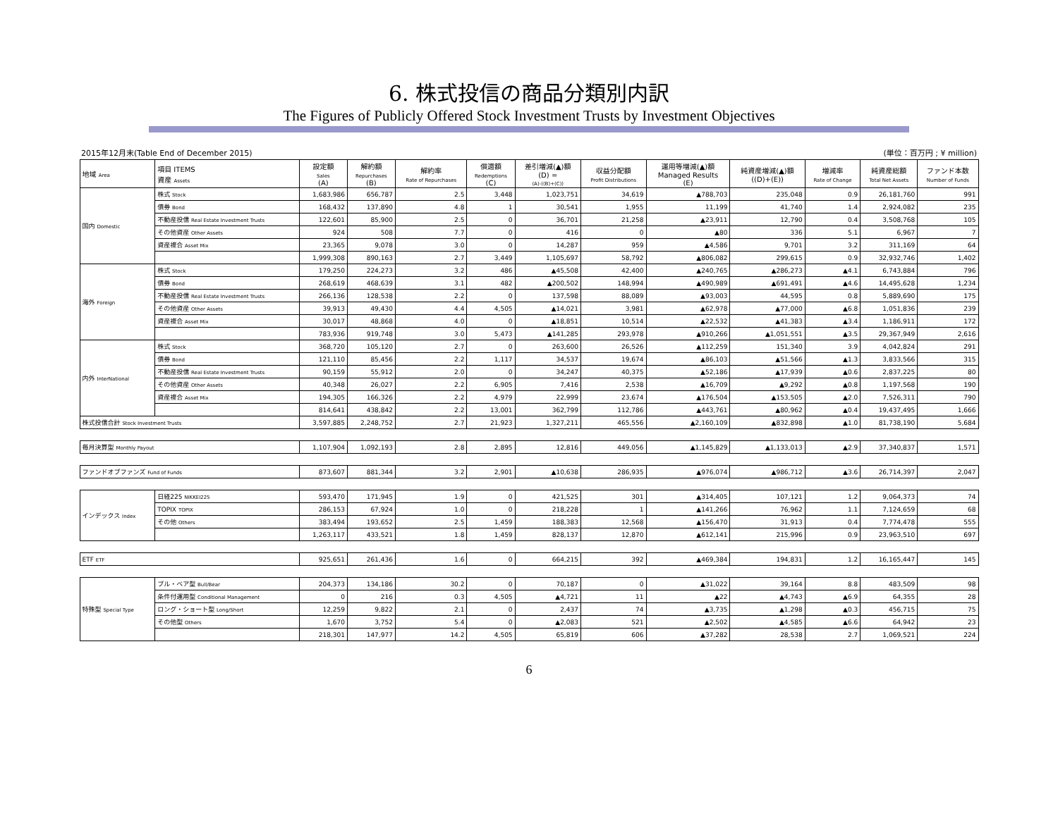6. 株式投信の商品分類別内訳
The Figures of Publicly Offered Stock Investment Trusts by Investment Objectives
2015年12月末(Table End of December 2015) (単位：百万円 ; ¥ million)
| 地域 Area | 項目 ITEMS 資産 Assets | 設定額 Sales (A) | 解約額 Repurchases (B) | 解約率 Rate of Repurchases | 償還額 Redemptions (C) | 差引増減(▲)額 (D) = (A)-((B)+(C)) | 収益分配額 Profit Distributions | 運用等増減(▲)額 Managed Results (E) | 純資産増減(▲)額 ((D)+(E)) | 増減率 Rate of Change | 純資産総額 Total Net Assets | ファンド本数 Number of Funds |
| --- | --- | --- | --- | --- | --- | --- | --- | --- | --- | --- | --- | --- |
| 国内 Domestic | 株式 Stock | 1,683,986 | 656,787 | 2.5 | 3,448 | 1,023,751 | 34,619 | ▲788,703 | 235,048 | 0.9 | 26,181,760 | 991 |
| | 債券 Bond | 168,432 | 137,890 | 4.8 | 1 | 30,541 | 1,955 | 11,199 | 41,740 | 1.4 | 2,924,082 | 235 |
| | 不動産投信 Real Estate Investment Trusts | 122,601 | 85,900 | 2.5 | 0 | 36,701 | 21,258 | ▲23,911 | 12,790 | 0.4 | 3,508,768 | 105 |
| | その他資産 Other Assets | 924 | 508 | 7.7 | 0 | 416 | 0 | ▲80 | 336 | 5.1 | 6,967 | 7 |
| | 資産複合 Asset Mix | 23,365 | 9,078 | 3.0 | 0 | 14,287 | 959 | ▲4,586 | 9,701 | 3.2 | 311,169 | 64 |
| | | 1,999,308 | 890,163 | 2.7 | 3,449 | 1,105,697 | 58,792 | ▲806,082 | 299,615 | 0.9 | 32,932,746 | 1,402 |
| 海外 Foreign | 株式 Stock | 179,250 | 224,273 | 3.2 | 486 | ▲45,508 | 42,400 | ▲240,765 | ▲286,273 | ▲4.1 | 6,743,884 | 796 |
| | 債券 Bond | 268,619 | 468,639 | 3.1 | 482 | ▲200,502 | 148,994 | ▲490,989 | ▲691,491 | ▲4.6 | 14,495,628 | 1,234 |
| | 不動産投信 Real Estate Investment Trusts | 266,136 | 128,538 | 2.2 | 0 | 137,598 | 88,089 | ▲93,003 | 44,595 | 0.8 | 5,889,690 | 175 |
| | その他資産 Other Assets | 39,913 | 49,430 | 4.4 | 4,505 | ▲14,021 | 3,981 | ▲62,978 | ▲77,000 | ▲6.8 | 1,051,836 | 239 |
| | 資産複合 Asset Mix | 30,017 | 48,868 | 4.0 | 0 | ▲18,851 | 10,514 | ▲22,532 | ▲41,383 | ▲3.4 | 1,186,911 | 172 |
| | | 783,936 | 919,748 | 3.0 | 5,473 | ▲141,285 | 293,978 | ▲910,266 | ▲1,051,551 | ▲3.5 | 29,367,949 | 2,616 |
| 内外 InterNational | 株式 Stock | 368,720 | 105,120 | 2.7 | 0 | 263,600 | 26,526 | ▲112,259 | 151,340 | 3.9 | 4,042,824 | 291 |
| | 債券 Bond | 121,110 | 85,456 | 2.2 | 1,117 | 34,537 | 19,674 | ▲86,103 | ▲51,566 | ▲1.3 | 3,833,566 | 315 |
| | 不動産投信 Real Estate Investment Trusts | 90,159 | 55,912 | 2.0 | 0 | 34,247 | 40,375 | ▲52,186 | ▲17,939 | ▲0.6 | 2,837,225 | 80 |
| | その他資産 Other Assets | 40,348 | 26,027 | 2.2 | 6,905 | 7,416 | 2,538 | ▲16,709 | ▲9,292 | ▲0.8 | 1,197,568 | 190 |
| | 資産複合 Asset Mix | 194,305 | 166,326 | 2.2 | 4,979 | 22,999 | 23,674 | ▲176,504 | ▲153,505 | ▲2.0 | 7,526,311 | 790 |
| | | 814,641 | 438,842 | 2.2 | 13,001 | 362,799 | 112,786 | ▲443,761 | ▲80,962 | ▲0.4 | 19,437,495 | 1,666 |
| 株式投信合計 Stock Investment Trusts | | 3,597,885 | 2,248,752 | 2.7 | 21,923 | 1,327,211 | 465,556 | ▲2,160,109 | ▲832,898 | ▲1.0 | 81,738,190 | 5,684 |
| 毎月決算型 Monthly Payout | | 1,107,904 | 1,092,193 | 2.8 | 2,895 | 12,816 | 449,056 | ▲1,145,829 | ▲1,133,013 | ▲2.9 | 37,340,837 | 1,571 |
| ファンドオブファンズ Fund of Funds | | 873,607 | 881,344 | 3.2 | 2,901 | ▲10,638 | 286,935 | ▲976,074 | ▲986,712 | ▲3.6 | 26,714,397 | 2,047 |
| インデックス Index | 日経225 NIKKEI225 | 593,470 | 171,945 | 1.9 | 0 | 421,525 | 301 | ▲314,405 | 107,121 | 1.2 | 9,064,373 | 74 |
| | TOPIX TOPIX | 286,153 | 67,924 | 1.0 | 0 | 218,228 | 1 | ▲141,266 | 76,962 | 1.1 | 7,124,659 | 68 |
| | その他 Others | 383,494 | 193,652 | 2.5 | 1,459 | 188,383 | 12,568 | ▲156,470 | 31,913 | 0.4 | 7,774,478 | 555 |
| | | 1,263,117 | 433,521 | 1.8 | 1,459 | 828,137 | 12,870 | ▲612,141 | 215,996 | 0.9 | 23,963,510 | 697 |
| ETF ETF | | 925,651 | 261,436 | 1.6 | 0 | 664,215 | 392 | ▲469,384 | 194,831 | 1.2 | 16,165,447 | 145 |
| 特殊型 Special Type | ブル・ベア型 Bull/Bear | 204,373 | 134,186 | 30.2 | 0 | 70,187 | 0 | ▲31,022 | 39,164 | 8.8 | 483,509 | 98 |
| | 条件付運用型 Conditional Management | 0 | 216 | 0.3 | 4,505 | ▲4,721 | 11 | ▲22 | ▲4,743 | ▲6.9 | 64,355 | 28 |
| | ロング・ショート型 Long/Short | 12,259 | 9,822 | 2.1 | 0 | 2,437 | 74 | ▲3,735 | ▲1,298 | ▲0.3 | 456,715 | 75 |
| | その他型 Others | 1,670 | 3,752 | 5.4 | 0 | ▲2,083 | 521 | ▲2,502 | ▲4,585 | ▲6.6 | 64,942 | 23 |
| | | 218,301 | 147,977 | 14.2 | 4,505 | 65,819 | 606 | ▲37,282 | 28,538 | 2.7 | 1,069,521 | 224 |
6